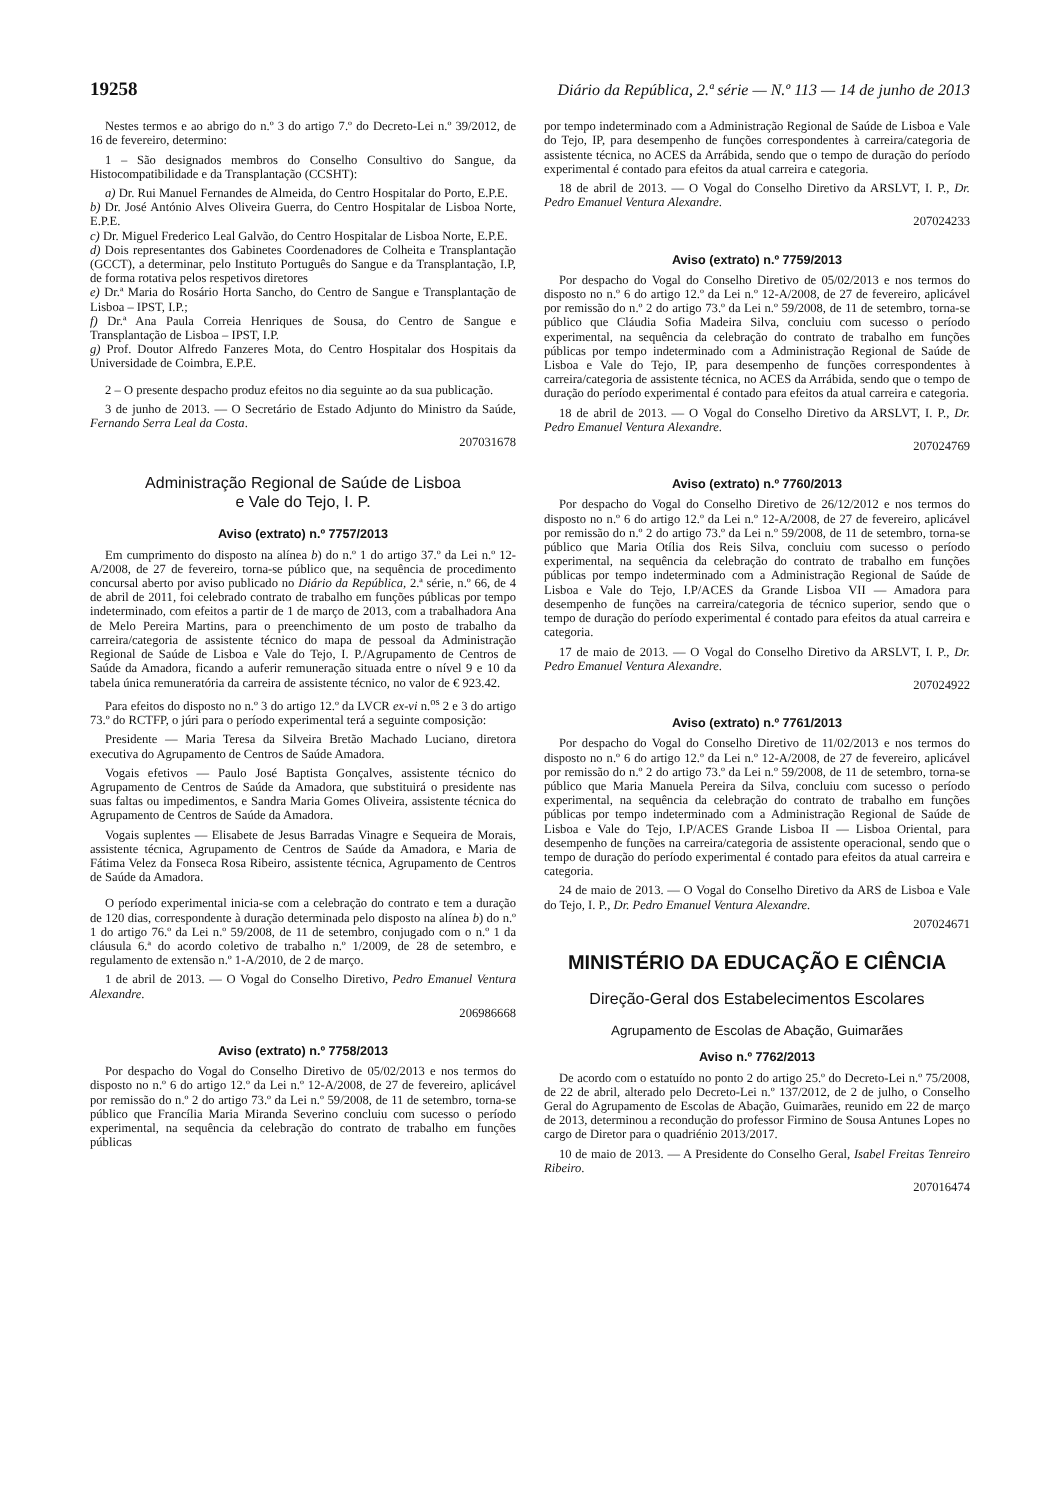19258 Diário da República, 2.ª série — N.º 113 — 14 de junho de 2013
Nestes termos e ao abrigo do n.º 3 do artigo 7.º do Decreto-Lei n.º 39/2012, de 16 de fevereiro, determino:
1 – São designados membros do Conselho Consultivo do Sangue, da Histocompatibilidade e da Transplantação (CCSHT):
a) Dr. Rui Manuel Fernandes de Almeida, do Centro Hospitalar do Porto, E.P.E.
b) Dr. José António Alves Oliveira Guerra, do Centro Hospitalar de Lisboa Norte, E.P.E.
c) Dr. Miguel Frederico Leal Galvão, do Centro Hospitalar de Lisboa Norte, E.P.E.
d) Dois representantes dos Gabinetes Coordenadores de Colheita e Transplantação (GCCT), a determinar, pelo Instituto Português do Sangue e da Transplantação, I.P, de forma rotativa pelos respetivos diretores
e) Dr.ª Maria do Rosário Horta Sancho, do Centro de Sangue e Transplantação de Lisboa – IPST, I.P.;
f) Dr.ª Ana Paula Correia Henriques de Sousa, do Centro de Sangue e Transplantação de Lisboa – IPST, I.P.
g) Prof. Doutor Alfredo Fanzeres Mota, do Centro Hospitalar dos Hospitais da Universidade de Coimbra, E.P.E.
2 – O presente despacho produz efeitos no dia seguinte ao da sua publicação.
3 de junho de 2013. — O Secretário de Estado Adjunto do Ministro da Saúde, Fernando Serra Leal da Costa.
207031678
Administração Regional de Saúde de Lisboa
e Vale do Tejo, I. P.
Aviso (extrato) n.º 7757/2013
Em cumprimento do disposto na alínea b) do n.º 1 do artigo 37.º da Lei n.º 12-A/2008, de 27 de fevereiro, torna-se público que, na sequência de procedimento concursal aberto por aviso publicado no Diário da República, 2.ª série, n.º 66, de 4 de abril de 2011, foi celebrado contrato de trabalho em funções públicas por tempo indeterminado, com efeitos a partir de 1 de março de 2013, com a trabalhadora Ana de Melo Pereira Martins, para o preenchimento de um posto de trabalho da carreira/categoria de assistente técnico do mapa de pessoal da Administração Regional de Saúde de Lisboa e Vale do Tejo, I. P./Agrupamento de Centros de Saúde da Amadora, ficando a auferir remuneração situada entre o nível 9 e 10 da tabela única remuneratória da carreira de assistente técnico, no valor de € 923.42.
Para efeitos do disposto no n.º 3 do artigo 12.º da LVCR ex-vi n.<sup>os</sup> 2 e 3 do artigo 73.º do RCTFP, o júri para o período experimental terá a seguinte composição:
Presidente — Maria Teresa da Silveira Bretão Machado Luciano, diretora executiva do Agrupamento de Centros de Saúde Amadora.
Vogais efetivos — Paulo José Baptista Gonçalves, assistente técnico do Agrupamento de Centros de Saúde da Amadora, que substituirá o presidente nas suas faltas ou impedimentos, e Sandra Maria Gomes Oliveira, assistente técnica do Agrupamento de Centros de Saúde da Amadora.
Vogais suplentes — Elisabete de Jesus Barradas Vinagre e Sequeira de Morais, assistente técnica, Agrupamento de Centros de Saúde da Amadora, e Maria de Fátima Velez da Fonseca Rosa Ribeiro, assistente técnica, Agrupamento de Centros de Saúde da Amadora.
O período experimental inicia-se com a celebração do contrato e tem a duração de 120 dias, correspondente à duração determinada pelo disposto na alínea b) do n.º 1 do artigo 76.º da Lei n.º 59/2008, de 11 de setembro, conjugado com o n.º 1 da cláusula 6.ª do acordo coletivo de trabalho n.º 1/2009, de 28 de setembro, e regulamento de extensão n.º 1-A/2010, de 2 de março.
1 de abril de 2013. — O Vogal do Conselho Diretivo, Pedro Emanuel Ventura Alexandre.
206986668
Aviso (extrato) n.º 7758/2013
Por despacho do Vogal do Conselho Diretivo de 05/02/2013 e nos termos do disposto no n.º 6 do artigo 12.º da Lei n.º 12-A/2008, de 27 de fevereiro, aplicável por remissão do n.º 2 do artigo 73.º da Lei n.º 59/2008, de 11 de setembro, torna-se público que Francília Maria Miranda Severino concluiu com sucesso o período experimental, na sequência da celebração do contrato de trabalho em funções públicas
por tempo indeterminado com a Administração Regional de Saúde de Lisboa e Vale do Tejo, IP, para desempenho de funções correspondentes à carreira/categoria de assistente técnica, no ACES da Arrábida, sendo que o tempo de duração do período experimental é contado para efeitos da atual carreira e categoria.
18 de abril de 2013. — O Vogal do Conselho Diretivo da ARSLVT, I. P., Dr. Pedro Emanuel Ventura Alexandre.
207024233
Aviso (extrato) n.º 7759/2013
Por despacho do Vogal do Conselho Diretivo de 05/02/2013 e nos termos do disposto no n.º 6 do artigo 12.º da Lei n.º 12-A/2008, de 27 de fevereiro, aplicável por remissão do n.º 2 do artigo 73.º da Lei n.º 59/2008, de 11 de setembro, torna-se público que Cláudia Sofia Madeira Silva, concluiu com sucesso o período experimental, na sequência da celebração do contrato de trabalho em funções públicas por tempo indeterminado com a Administração Regional de Saúde de Lisboa e Vale do Tejo, IP, para desempenho de funções correspondentes à carreira/categoria de assistente técnica, no ACES da Arrábida, sendo que o tempo de duração do período experimental é contado para efeitos da atual carreira e categoria.
18 de abril de 2013. — O Vogal do Conselho Diretivo da ARSLVT, I. P., Dr. Pedro Emanuel Ventura Alexandre.
207024769
Aviso (extrato) n.º 7760/2013
Por despacho do Vogal do Conselho Diretivo de 26/12/2012 e nos termos do disposto no n.º 6 do artigo 12.º da Lei n.º 12-A/2008, de 27 de fevereiro, aplicável por remissão do n.º 2 do artigo 73.º da Lei n.º 59/2008, de 11 de setembro, torna-se público que Maria Otília dos Reis Silva, concluiu com sucesso o período experimental, na sequência da celebração do contrato de trabalho em funções públicas por tempo indeterminado com a Administração Regional de Saúde de Lisboa e Vale do Tejo, I.P/ACES da Grande Lisboa VII — Amadora para desempenho de funções na carreira/categoria de técnico superior, sendo que o tempo de duração do período experimental é contado para efeitos da atual carreira e categoria.
17 de maio de 2013. — O Vogal do Conselho Diretivo da ARSLVT, I. P., Dr. Pedro Emanuel Ventura Alexandre.
207024922
Aviso (extrato) n.º 7761/2013
Por despacho do Vogal do Conselho Diretivo de 11/02/2013 e nos termos do disposto no n.º 6 do artigo 12.º da Lei n.º 12-A/2008, de 27 de fevereiro, aplicável por remissão do n.º 2 do artigo 73.º da Lei n.º 59/2008, de 11 de setembro, torna-se público que Maria Manuela Pereira da Silva, concluiu com sucesso o período experimental, na sequência da celebração do contrato de trabalho em funções públicas por tempo indeterminado com a Administração Regional de Saúde de Lisboa e Vale do Tejo, I.P/ACES Grande Lisboa II — Lisboa Oriental, para desempenho de funções na carreira/categoria de assistente operacional, sendo que o tempo de duração do período experimental é contado para efeitos da atual carreira e categoria.
24 de maio de 2013. — O Vogal do Conselho Diretivo da ARS de Lisboa e Vale do Tejo, I. P., Dr. Pedro Emanuel Ventura Alexandre.
207024671
MINISTÉRIO DA EDUCAÇÃO E CIÊNCIA
Direção-Geral dos Estabelecimentos Escolares
Agrupamento de Escolas de Abação, Guimarães
Aviso n.º 7762/2013
De acordo com o estatuído no ponto 2 do artigo 25.º do Decreto-Lei n.º 75/2008, de 22 de abril, alterado pelo Decreto-Lei n.º 137/2012, de 2 de julho, o Conselho Geral do Agrupamento de Escolas de Abação, Guimarães, reunido em 22 de março de 2013, determinou a recondução do professor Firmino de Sousa Antunes Lopes no cargo de Diretor para o quadriénio 2013/2017.
10 de maio de 2013. — A Presidente do Conselho Geral, Isabel Freitas Tenreiro Ribeiro.
207016474